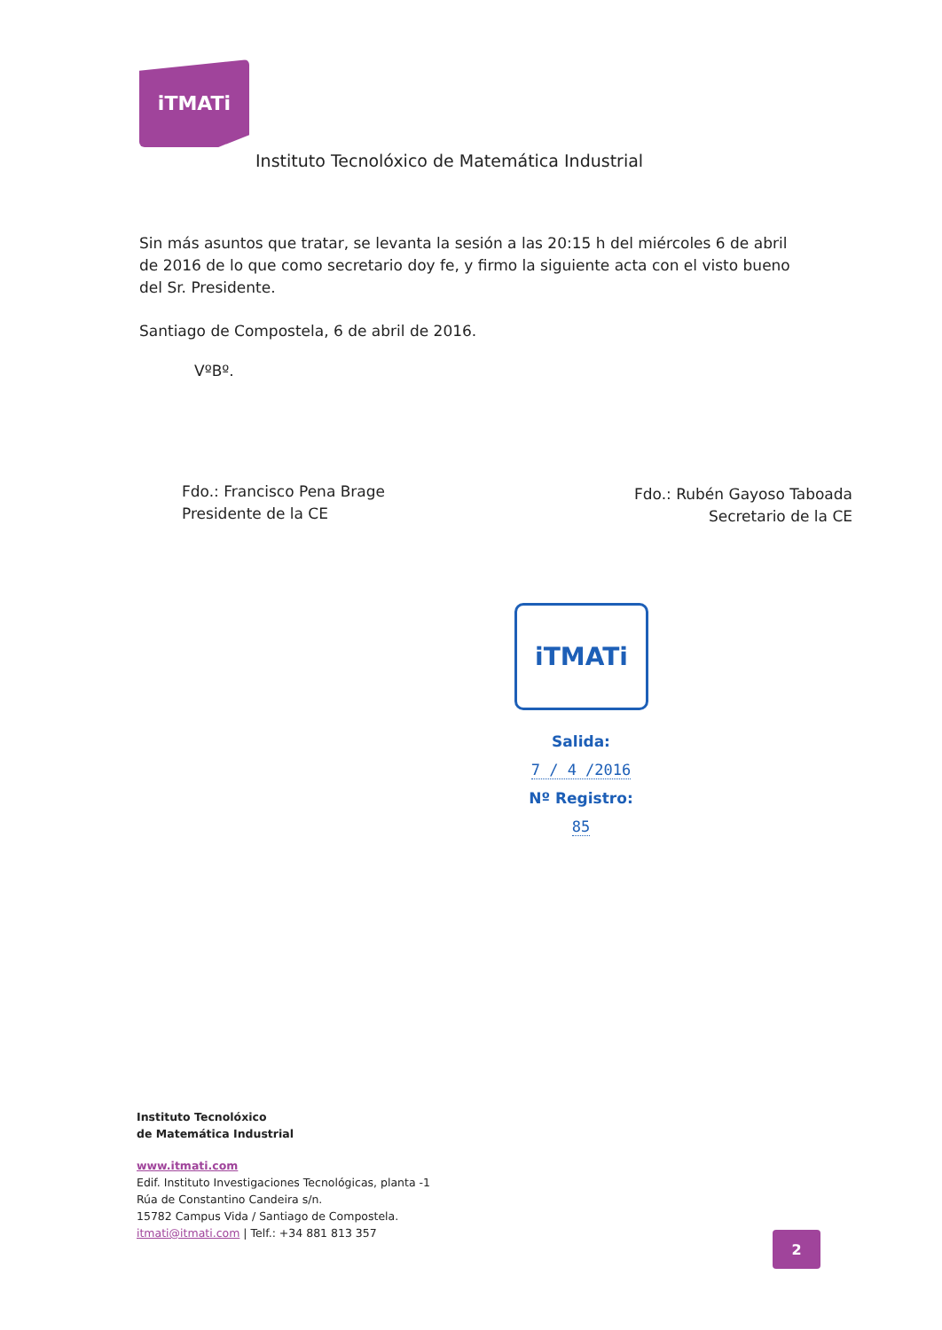iTMATi
Instituto Tecnolóxico de Matemática Industrial
Sin más asuntos que tratar, se levanta la sesión a las 20:15 h del miércoles 6 de abril de 2016 de lo que como secretario doy fe, y firmo la siguiente acta con el visto bueno del Sr. Presidente.
Santiago de Compostela, 6 de abril de 2016.
VºBº.
Fdo.: Francisco Pena Brage
Presidente de la CE
Fdo.: Rubén Gayoso Taboada
Secretario de la CE
iTMATi
Salida:
7 / 4 /2016
Nº Registro:
85
Instituto Tecnolóxico
de Matemática Industrial
www.itmati.com
Edif. Instituto Investigaciones Tecnológicas, planta -1
Rúa de Constantino Candeira s/n.
15782 Campus Vida / Santiago de Compostela.
itmati@itmati.com | Telf.: +34 881 813 357
2